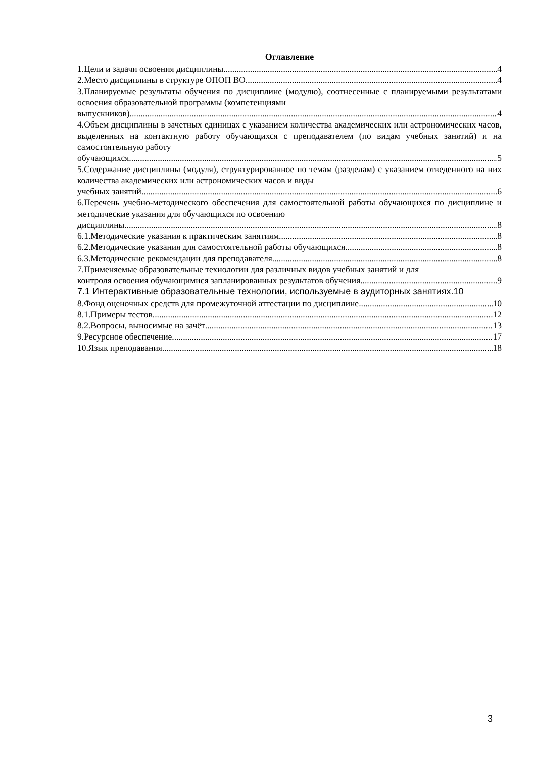Оглавление
1.Цели и задачи освоения дисциплины 4
2.Место дисциплины в структуре ОПОП ВО 4
3.Планируемые результаты обучения по дисциплине (модулю), соотнесенные с планируемыми результатами освоения образовательной программы (компетенциями
выпускников) 4
4.Объем дисциплины в зачетных единицах с указанием количества академических или астрономических часов, выделенных на контактную работу обучающихся с преподавателем (по видам учебных занятий) и на самостоятельную работу
обучающихся 5
5.Содержание дисциплины (модуля), структурированное по темам (разделам) с указанием отведенного на них количества академических или астрономических часов и виды
учебных занятий 6
6.Перечень учебно-методического обеспечения для самостоятельной работы обучающихся по дисциплине и методические указания для обучающихся по освоению
дисциплины 8
6.1.Методические указания к практическим занятиям 8
6.2.Методические указания для самостоятельной работы обучающихся 8
6.3.Методические рекомендации для преподавателя 8
7.Применяемые образовательные технологии для различных видов учебных занятий и для
контроля освоения обучающимися запланированных результатов обучения 9
7.1 Интерактивные образовательные технологии, используемые в аудиторных занятиях.10
8.Фонд оценочных средств для промежуточной аттестации по дисциплине 10
8.1.Примеры тестов 12
8.2.Вопросы, выносимые на зачёт 13
9.Ресурсное обеспечение 17
10.Язык преподавания 18
3